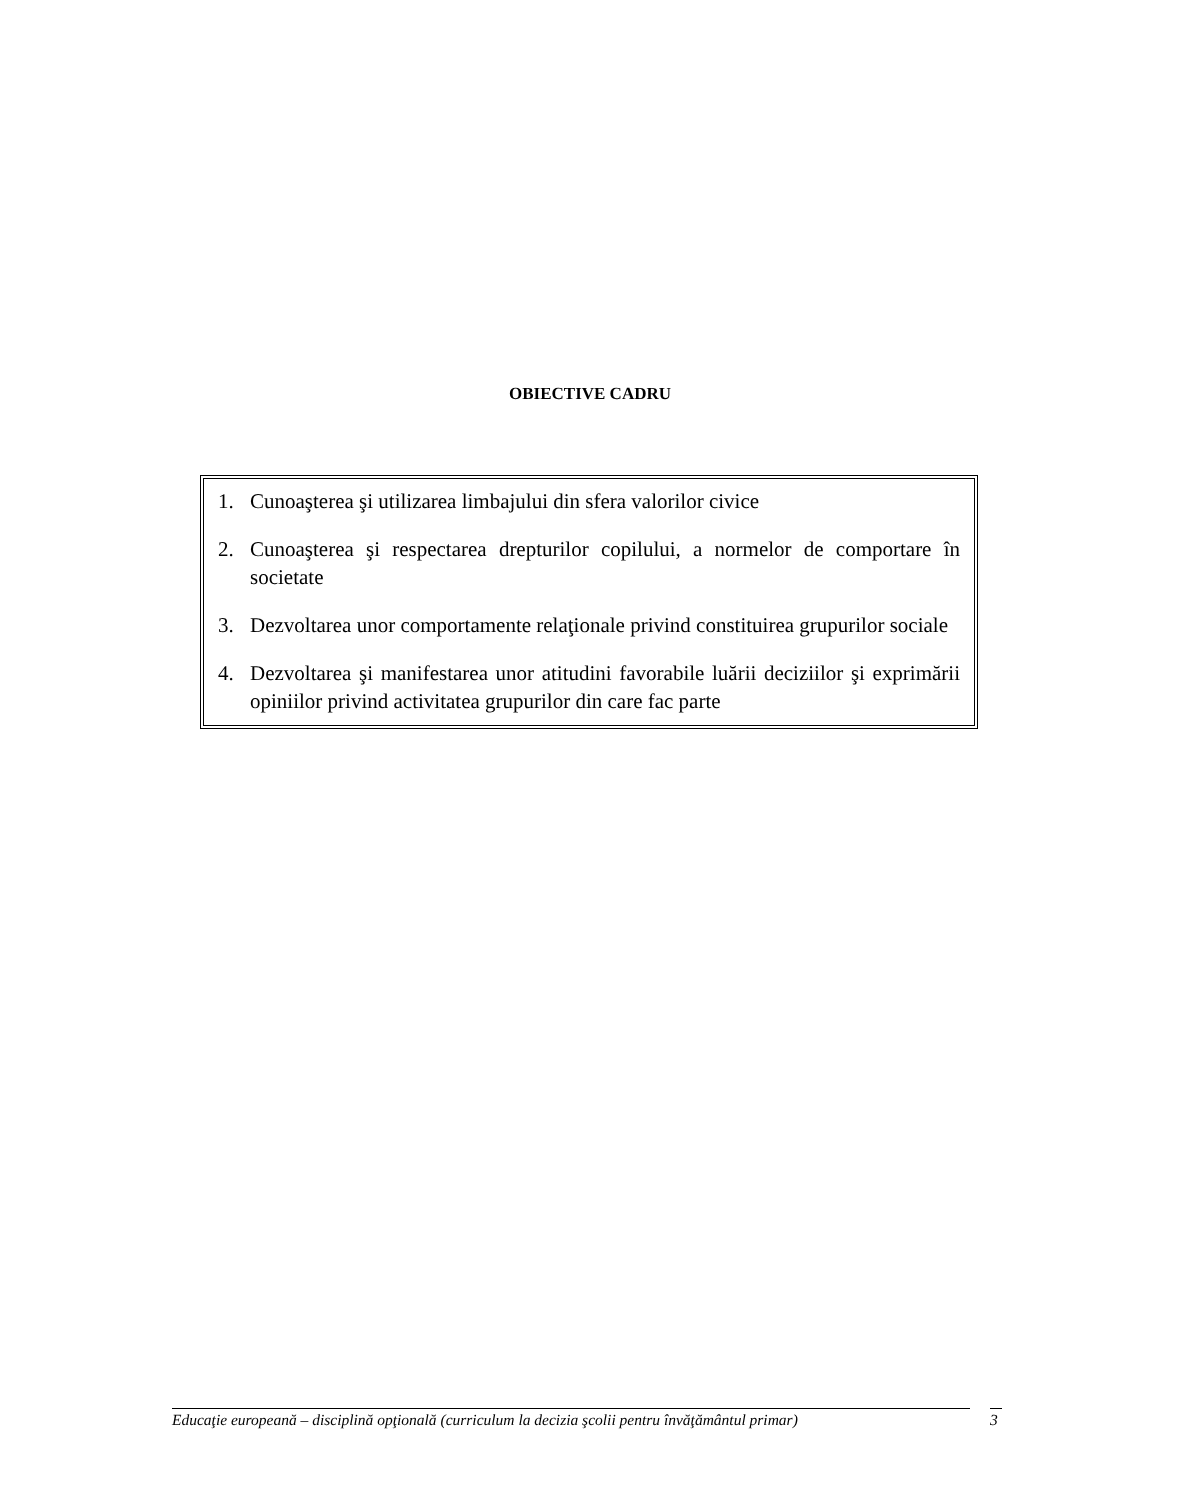OBIECTIVE CADRU
1. Cunoaşterea şi utilizarea limbajului din sfera valorilor civice
2. Cunoaşterea şi respectarea drepturilor copilului, a normelor de comportare în societate
3. Dezvoltarea unor comportamente relaţionale privind constituirea grupurilor sociale
4. Dezvoltarea şi manifestarea unor atitudini favorabile luării deciziilor şi exprimării opiniilor privind activitatea grupurilor din care fac parte
Educaţie europeană – disciplină opţională (curriculum la decizia şcolii pentru învăţământul primar) 3